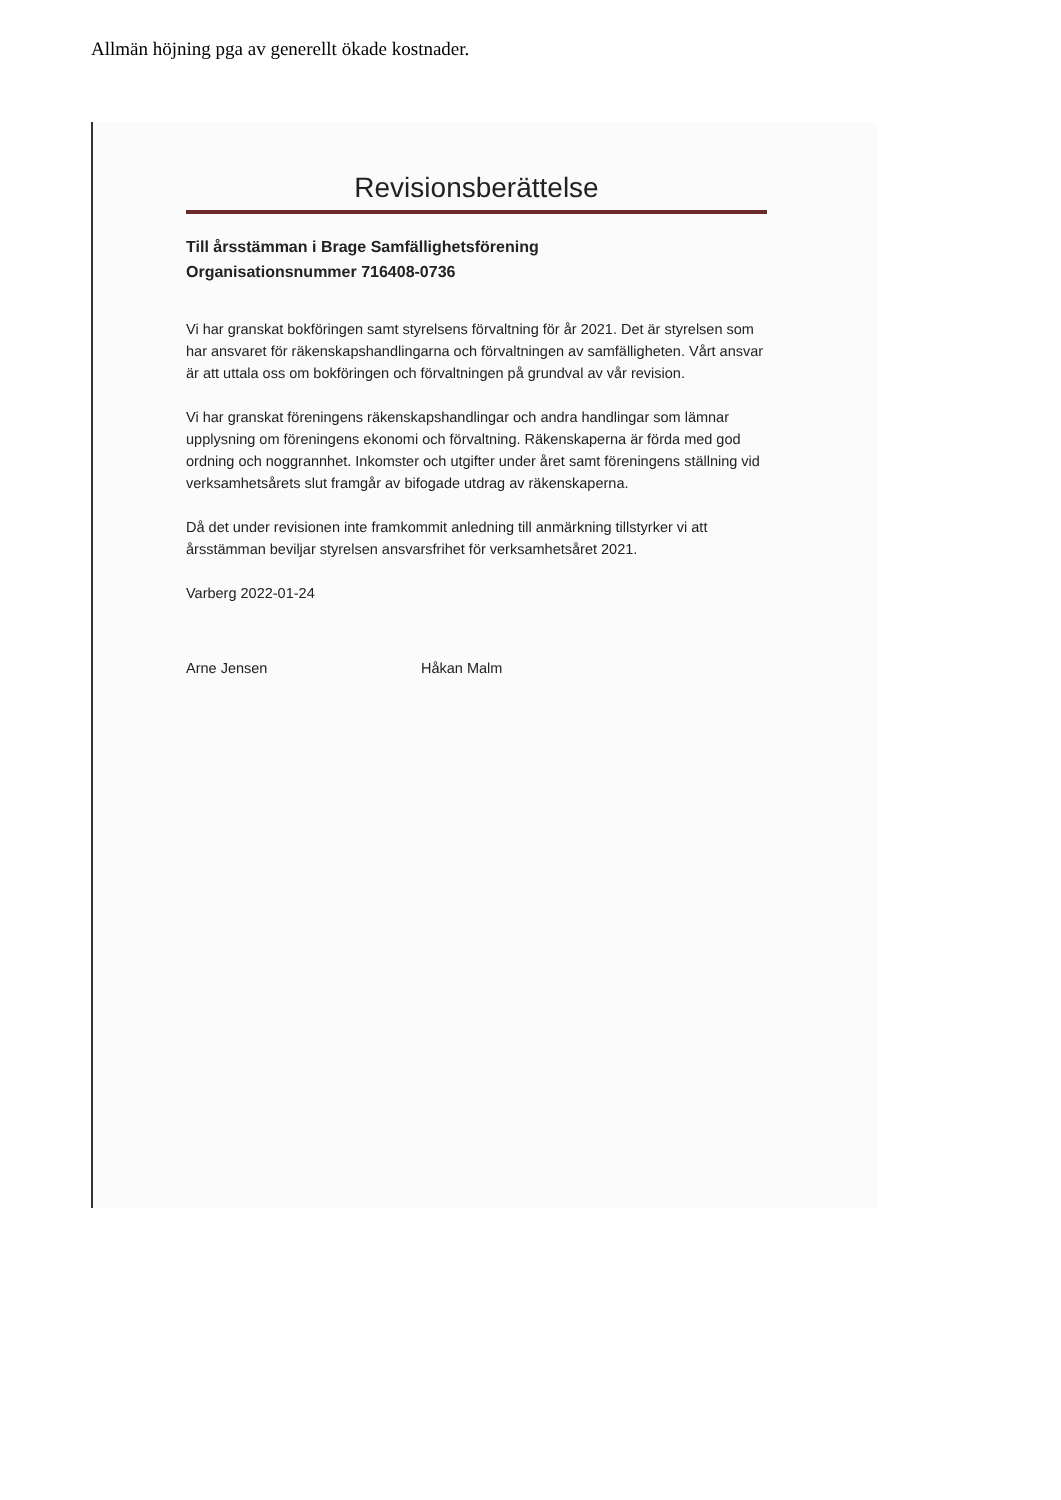Allmän höjning pga av generellt ökade kostnader.
Revisionsberättelse
Till årsstämman i Brage Samfällighetsförening
Organisationsnummer 716408-0736
Vi har granskat bokföringen samt styrelsens förvaltning för år 2021. Det är styrelsen som har ansvaret för räkenskapshandlingarna och förvaltningen av samfälligheten. Vårt ansvar är att uttala oss om bokföringen och förvaltningen på grundval av vår revision.
Vi har granskat föreningens räkenskapshandlingar och andra handlingar som lämnar upplysning om föreningens ekonomi och förvaltning. Räkenskaperna är förda med god ordning och noggrannhet. Inkomster och utgifter under året samt föreningens ställning vid verksamhetsårets slut framgår av bifogade utdrag av räkenskaperna.
Då det under revisionen inte framkommit anledning till anmärkning tillstyrker vi att årsstämman beviljar styrelsen ansvarsfrihet för verksamhetsåret 2021.
Varberg 2022-01-24
Arne Jensen Håkan Malm